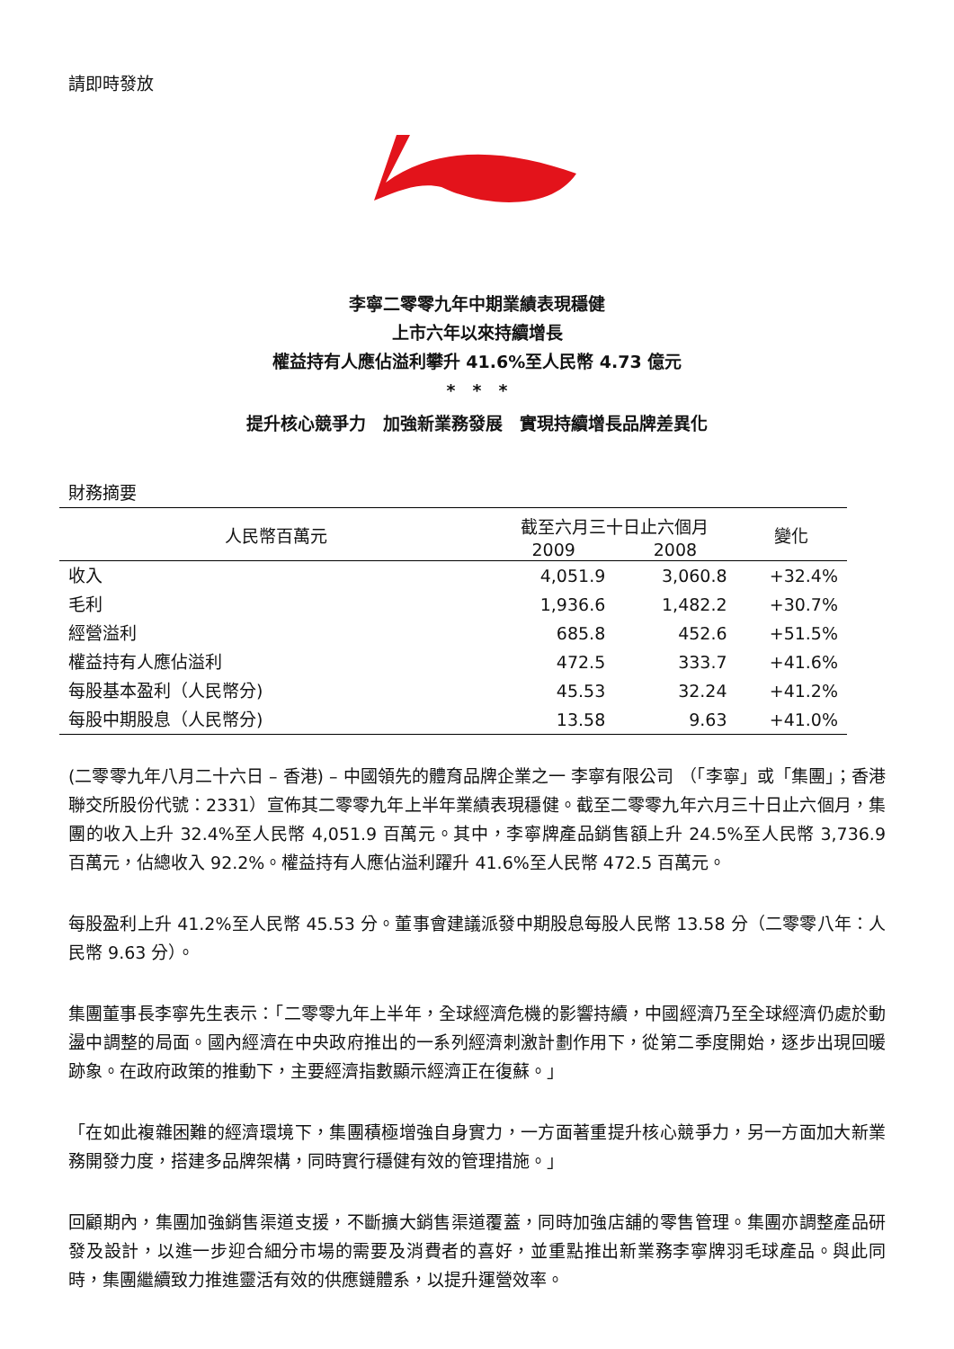請即時發放
李寧二零零九年中期業績表現穩健
上市六年以來持續增長
權益持有人應佔溢利攀升 41.6%至人民幣 4.73 億元
*　*　*
提升核心競爭力　加強新業務發展　實現持續增長品牌差異化
財務摘要
| 人民幣百萬元 | 截至六月三十日止六個月 | | 變化 |
| --- | --- | --- | --- |
| | 2009 | 2008 | |
| 收入 | 4,051.9 | 3,060.8 | +32.4% |
| 毛利 | 1,936.6 | 1,482.2 | +30.7% |
| 經營溢利 | 685.8 | 452.6 | +51.5% |
| 權益持有人應佔溢利 | 472.5 | 333.7 | +41.6% |
| 每股基本盈利（人民幣分) | 45.53 | 32.24 | +41.2% |
| 每股中期股息（人民幣分) | 13.58 | 9.63 | +41.0% |
(二零零九年八月二十六日 – 香港) – 中國領先的體育品牌企業之一 李寧有限公司 （「李寧」或「集團」；香港聯交所股份代號：2331）宣佈其二零零九年上半年業績表現穩健。截至二零零九年六月三十日止六個月，集團的收入上升 32.4%至人民幣 4,051.9 百萬元。其中，李寧牌產品銷售額上升 24.5%至人民幣 3,736.9 百萬元，佔總收入 92.2%。權益持有人應佔溢利躍升 41.6%至人民幣 472.5 百萬元。
每股盈利上升 41.2%至人民幣 45.53 分。董事會建議派發中期股息每股人民幣 13.58 分（二零零八年：人民幣 9.63 分）。
集團董事長李寧先生表示：「二零零九年上半年，全球經濟危機的影響持續，中國經濟乃至全球經濟仍處於動盪中調整的局面。國內經濟在中央政府推出的一系列經濟刺激計劃作用下，從第二季度開始，逐步出現回暖跡象。在政府政策的推動下，主要經濟指數顯示經濟正在復蘇。」
「在如此複雜困難的經濟環境下，集團積極增強自身實力，一方面著重提升核心競爭力，另一方面加大新業務開發力度，搭建多品牌架構，同時實行穩健有效的管理措施。」
回顧期內，集團加強銷售渠道支援，不斷擴大銷售渠道覆蓋，同時加強店舖的零售管理。集團亦調整產品研發及設計，以進一步迎合細分市場的需要及消費者的喜好，並重點推出新業務李寧牌羽毛球產品。與此同時，集團繼續致力推進靈活有效的供應鏈體系，以提升運營效率。